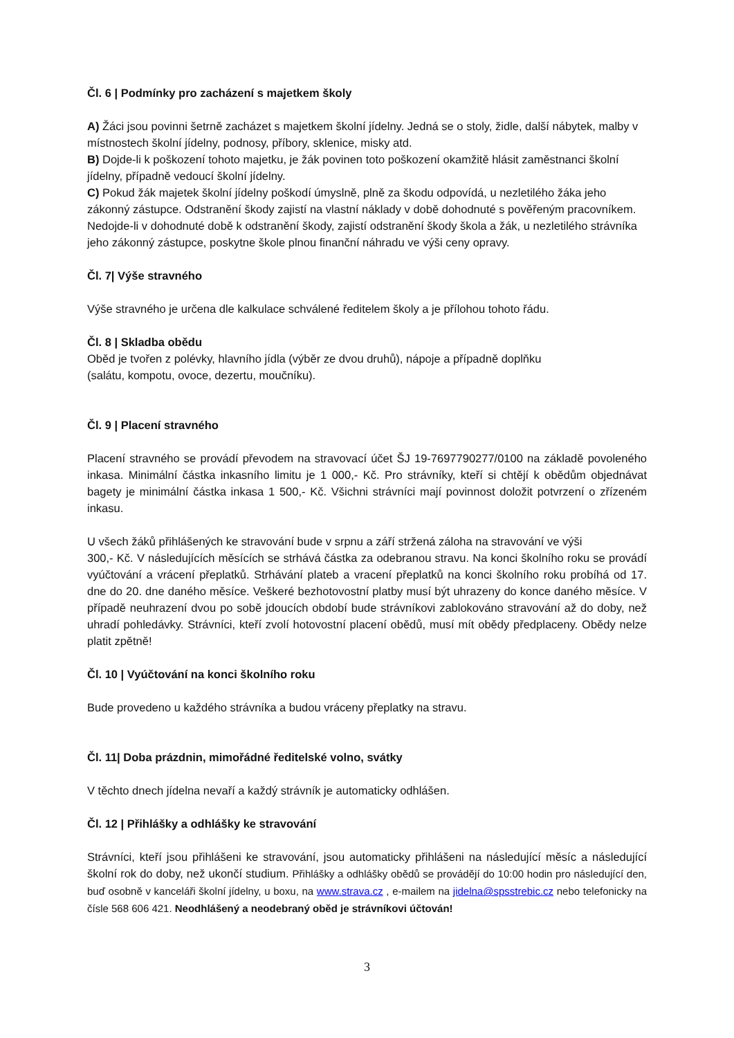Čl. 6 | Podmínky pro zacházení s majetkem školy
A) Žáci jsou povinni šetrně zacházet s majetkem školní jídelny. Jedná se o stoly, židle, další nábytek, malby v místnostech školní jídelny, podnosy, příbory, sklenice, misky atd.
B) Dojde-li k poškození tohoto majetku, je žák povinen toto poškození okamžitě hlásit zaměstnanci školní jídelny, případně vedoucí školní jídelny.
C) Pokud žák majetek školní jídelny poškodí úmyslně, plně za škodu odpovídá, u nezletilého žáka jeho zákonný zástupce. Odstranění škody zajistí na vlastní náklady v době dohodnuté s pověřeným pracovníkem. Nedojde-li v dohodnuté době k odstranění škody, zajistí odstranění škody škola a žák, u nezletilého strávníka jeho zákonný zástupce, poskytne škole plnou finanční náhradu ve výši ceny opravy.
Čl. 7| Výše stravného
Výše stravného je určena dle kalkulace schválené ředitelem školy a je přílohou tohoto řádu.
Čl. 8 | Skladba obědu
Oběd je tvořen z polévky, hlavního jídla (výběr ze dvou druhů), nápoje a případně doplňku
(salátu, kompotu, ovoce, dezertu, moučníku).
Čl. 9 | Placení stravného
Placení stravného se provádí převodem na stravovací účet ŠJ 19-7697790277/0100 na základě povoleného inkasa. Minimální částka inkasního limitu je 1 000,- Kč. Pro strávníky, kteří si chtějí k obědům objednávat bagety je minimální částka inkasa 1 500,- Kč. Všichni strávníci mají povinnost doložit potvrzení o zřízeném inkasu.
U všech žáků přihlášených ke stravování bude v srpnu a září stržená záloha na stravování ve výši
300,- Kč. V následujících měsících se strhává částka za odebranou stravu. Na konci školního roku se provádí vyúčtování a vrácení přeplatků. Strhávání plateb a vracení přeplatků na konci školního roku probíhá od 17. dne do 20. dne daného měsíce. Veškeré bezhotovostní platby musí být uhrazeny do konce daného měsíce. V případě neuhrazení dvou po sobě jdoucích období bude strávníkovi zablokováno stravování až do doby, než uhradí pohledávky. Strávníci, kteří zvolí hotovostní placení obědů, musí mít obědy předplaceny. Obědy nelze platit zpětně!
Čl. 10 | Vyúčtování na konci školního roku
Bude provedeno u každého strávníka a budou vráceny přeplatky na stravu.
Čl. 11| Doba prázdnin, mimořádné ředitelské volno, svátky
V těchto dnech jídelna nevaří a každý strávník je automaticky odhlášen.
Čl. 12 | Přihlášky a odhlášky ke stravování
Strávníci, kteří jsou přihlášeni ke stravování, jsou automaticky přihlášeni na následující měsíc a následující školní rok do doby, než ukončí studium. Přihlášky a odhlášky obědů se provádějí do 10:00 hodin pro následující den, buď osobně v kanceláři školní jídelny, u boxu, na www.strava.cz , e-mailem na jidelna@spsstrebic.cz nebo telefonicky na čísle 568 606 421. Neodhlášený a neodebraný oběd je strávníkovi účtován!
3